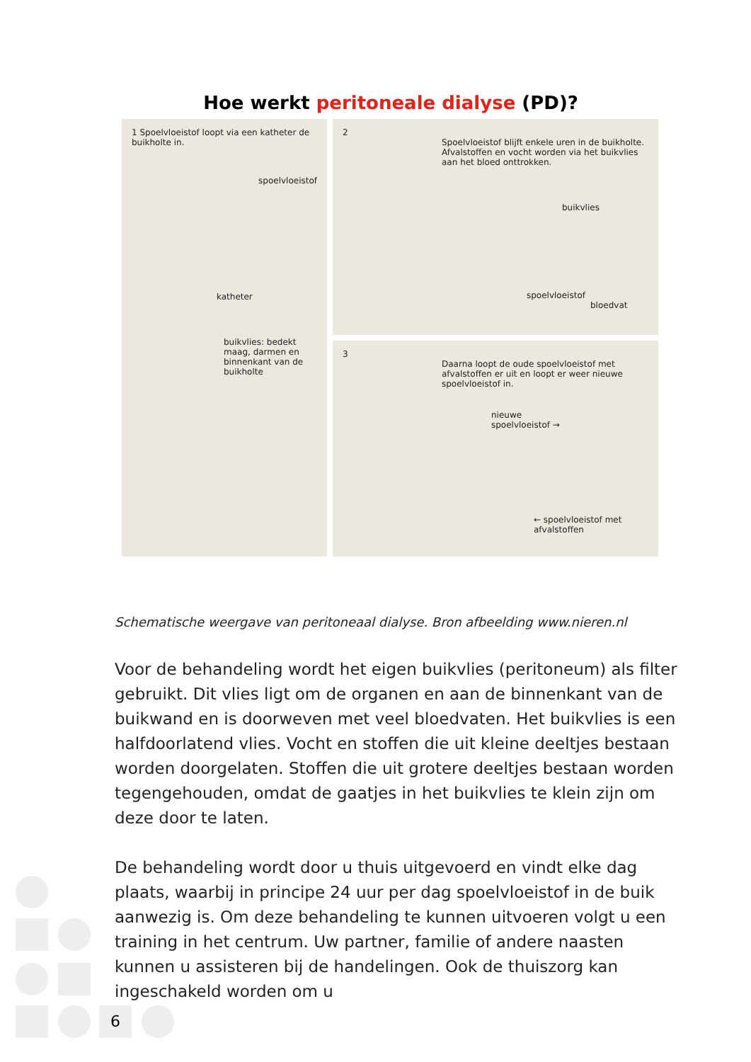Hoe werkt peritoneale dialyse (PD)?
1 Spoelvloeistof loopt via een katheter de buikholte in.
spoelvloeistof
katheter
buikvlies: bedekt maag, darmen en binnenkant van de buikholte
2
Spoelvloeistof blijft enkele uren in de buikholte. Afvalstoffen en vocht worden via het buikvlies aan het bloed onttrokken.
buikvlies
spoelvloeistof
bloedvat
3
Daarna loopt de oude spoelvloeistof met afvalstoffen er uit en loopt er weer nieuwe spoelvloeistof in.
nieuwe
spoelvloeistof →
← spoelvloeistof met afvalstoffen
Schematische weergave van peritoneaal dialyse. Bron afbeelding www.nieren.nl
Voor de behandeling wordt het eigen buikvlies (peritoneum) als filter gebruikt. Dit vlies ligt om de organen en aan de binnenkant van de buikwand en is doorweven met veel bloedvaten. Het buikvlies is een halfdoorlatend vlies. Vocht en stoffen die uit kleine deeltjes bestaan worden doorgelaten. Stoffen die uit grotere deeltjes bestaan worden tegengehouden, omdat de gaatjes in het buikvlies te klein zijn om deze door te laten.
De behandeling wordt door u thuis uitgevoerd en vindt elke dag plaats, waarbij in principe 24 uur per dag spoelvloeistof in de buik aanwezig is. Om deze behandeling te kunnen uitvoeren volgt u een training in het centrum. Uw partner, familie of andere naasten kunnen u assisteren bij de handelingen. Ook de thuiszorg kan ingeschakeld worden om u
6